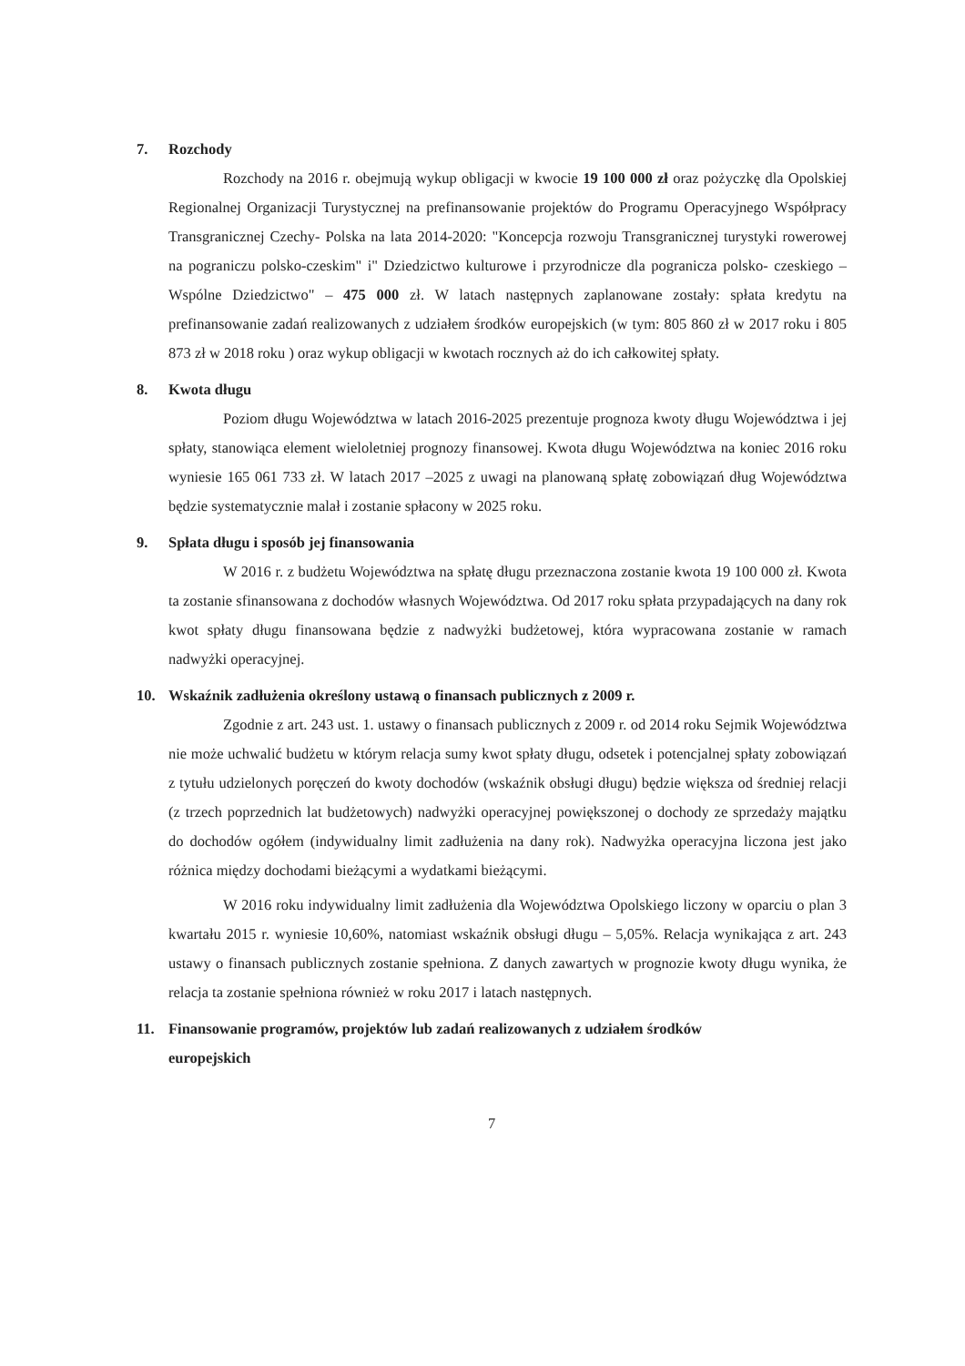7. Rozchody
Rozchody na 2016 r. obejmują wykup obligacji w kwocie 19 100 000 zł oraz pożyczkę dla Opolskiej Regionalnej Organizacji Turystycznej na prefinansowanie projektów do Programu Operacyjnego Współpracy Transgranicznej Czechy- Polska na lata 2014-2020: "Koncepcja rozwoju Transgranicznej turystyki rowerowej na pograniczu polsko-czeskim" i" Dziedzictwo kulturowe i przyrodnicze dla pogranicza polsko- czeskiego – Wspólne Dziedzictwo" – 475 000 zł. W latach następnych zaplanowane zostały: spłata kredytu na prefinansowanie zadań realizowanych z udziałem środków europejskich (w tym: 805 860 zł w 2017 roku i 805 873 zł w 2018 roku ) oraz wykup obligacji w kwotach rocznych aż do ich całkowitej spłaty.
8. Kwota długu
Poziom długu Województwa w latach 2016-2025 prezentuje prognoza kwoty długu Województwa i jej spłaty, stanowiąca element wieloletniej prognozy finansowej. Kwota długu Województwa na koniec 2016 roku wyniesie 165 061 733 zł. W latach 2017 –2025 z uwagi na planowaną spłatę zobowiązań dług Województwa będzie systematycznie malał i zostanie spłacony w 2025 roku.
9. Spłata długu i sposób jej finansowania
W 2016 r. z budżetu Województwa na spłatę długu przeznaczona zostanie kwota 19 100 000 zł. Kwota ta zostanie sfinansowana z dochodów własnych Województwa. Od 2017 roku spłata przypadających na dany rok kwot spłaty długu finansowana będzie z nadwyżki budżetowej, która wypracowana zostanie w ramach nadwyżki operacyjnej.
10. Wskaźnik zadłużenia określony ustawą o finansach publicznych z 2009 r.
Zgodnie z art. 243 ust. 1. ustawy o finansach publicznych z 2009 r. od 2014 roku Sejmik Województwa nie może uchwalić budżetu w którym relacja sumy kwot spłaty długu, odsetek i potencjalnej spłaty zobowiązań z tytułu udzielonych poręczeń do kwoty dochodów (wskaźnik obsługi długu) będzie większa od średniej relacji (z trzech poprzednich lat budżetowych) nadwyżki operacyjnej powiększonej o dochody ze sprzedaży majątku do dochodów ogółem (indywidualny limit zadłużenia na dany rok). Nadwyżka operacyjna liczona jest jako różnica między dochodami bieżącymi a wydatkami bieżącymi.
W 2016 roku indywidualny limit zadłużenia dla Województwa Opolskiego liczony w oparciu o plan 3 kwartału 2015 r. wyniesie 10,60%, natomiast wskaźnik obsługi długu – 5,05%. Relacja wynikająca z art. 243 ustawy o finansach publicznych zostanie spełniona. Z danych zawartych w prognozie kwoty długu wynika, że relacja ta zostanie spełniona również w roku 2017 i latach następnych.
11. Finansowanie programów, projektów lub zadań realizowanych z udziałem środków
europejskich
7